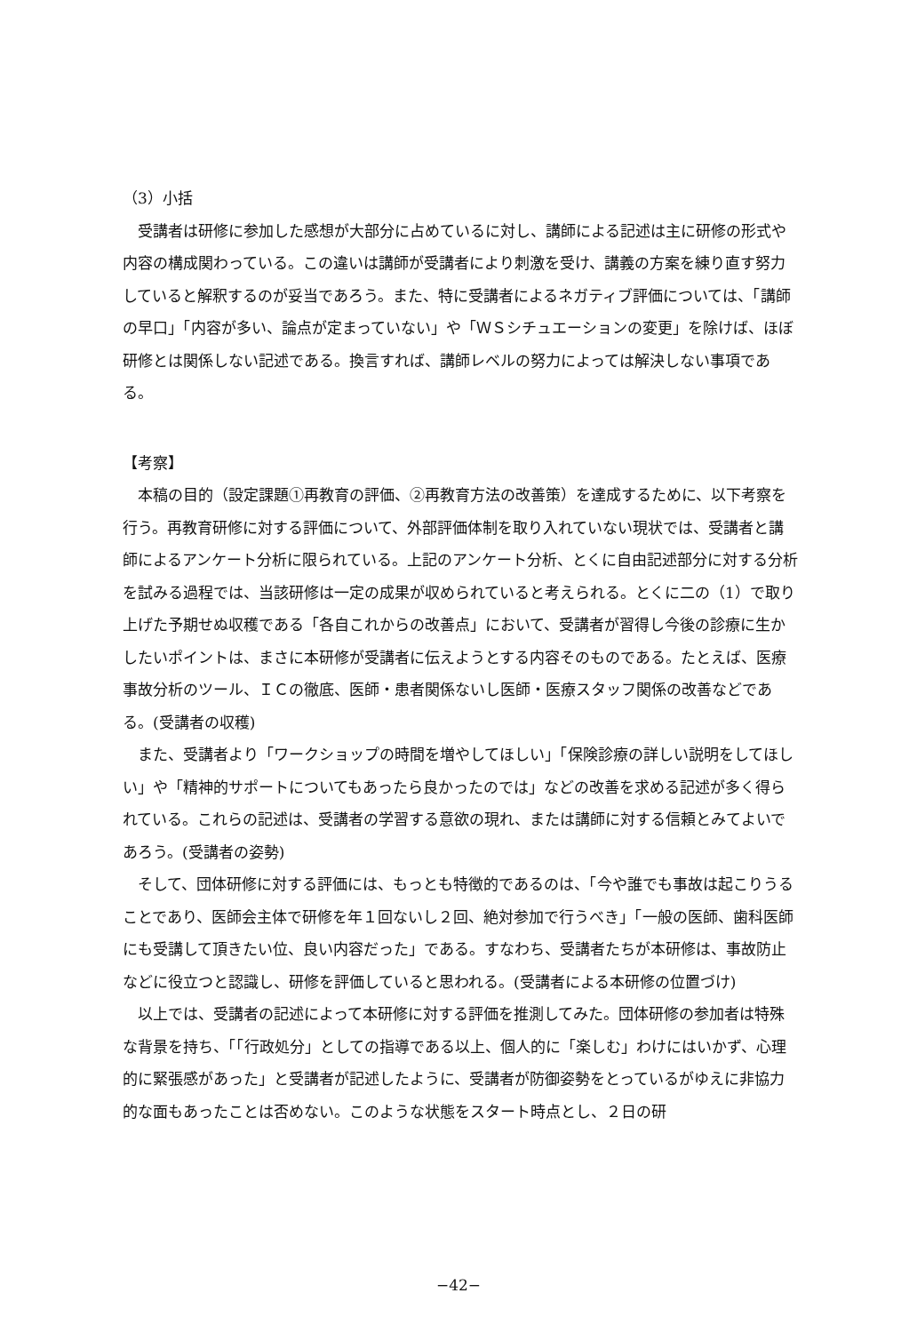（3）小括
受講者は研修に参加した感想が大部分に占めているに対し、講師による記述は主に研修の形式や内容の構成関わっている。この違いは講師が受講者により刺激を受け、講義の方案を練り直す努力していると解釈するのが妥当であろう。また、特に受講者によるネガティブ評価については、「講師の早口」「内容が多い、論点が定まっていない」や「ＷＳシチュエーションの変更」を除けば、ほぼ研修とは関係しない記述である。換言すれば、講師レベルの努力によっては解決しない事項である。
【考察】
本稿の目的（設定課題①再教育の評価、②再教育方法の改善策）を達成するために、以下考察を行う。再教育研修に対する評価について、外部評価体制を取り入れていない現状では、受講者と講師によるアンケート分析に限られている。上記のアンケート分析、とくに自由記述部分に対する分析を試みる過程では、当該研修は一定の成果が収められていると考えられる。とくに二の（1）で取り上げた予期せぬ収穫である「各自これからの改善点」において、受講者が習得し今後の診療に生かしたいポイントは、まさに本研修が受講者に伝えようとする内容そのものである。たとえば、医療事故分析のツール、ＩＣの徹底、医師・患者関係ないし医師・医療スタッフ関係の改善などである。(受講者の収穫)
また、受講者より「ワークショップの時間を増やしてほしい」「保険診療の詳しい説明をしてほしい」や「精神的サポートについてもあったら良かったのでは」などの改善を求める記述が多く得られている。これらの記述は、受講者の学習する意欲の現れ、または講師に対する信頼とみてよいであろう。(受講者の姿勢)
そして、団体研修に対する評価には、もっとも特徴的であるのは、「今や誰でも事故は起こりうることであり、医師会主体で研修を年１回ないし２回、絶対参加で行うべき」「一般の医師、歯科医師にも受講して頂きたい位、良い内容だった」である。すなわち、受講者たちが本研修は、事故防止などに役立つと認識し、研修を評価していると思われる。(受講者による本研修の位置づけ)
以上では、受講者の記述によって本研修に対する評価を推測してみた。団体研修の参加者は特殊な背景を持ち、「「行政処分」としての指導である以上、個人的に「楽しむ」わけにはいかず、心理的に緊張感があった」と受講者が記述したように、受講者が防御姿勢をとっているがゆえに非協力的な面もあったことは否めない。このような状態をスタート時点とし、２日の研
−42−